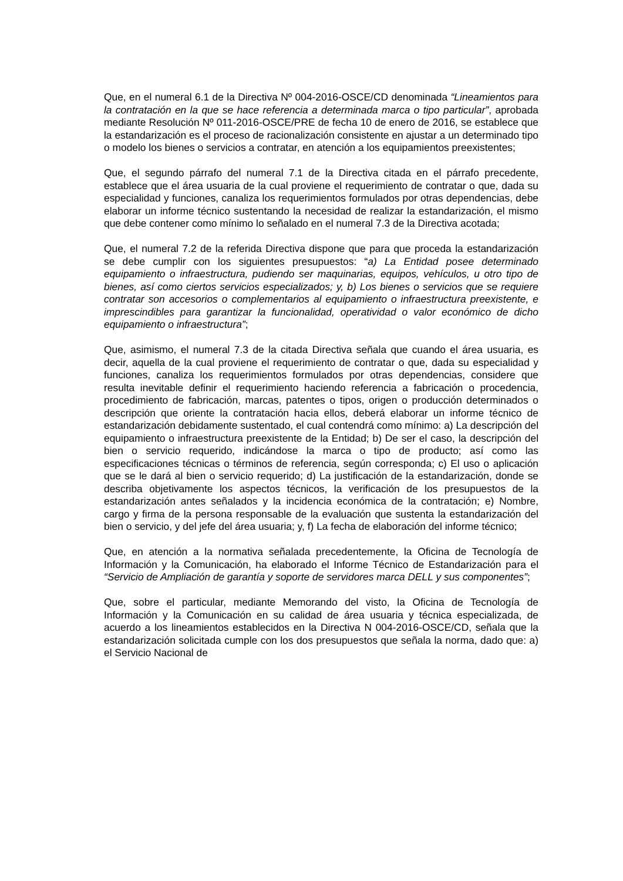Que, en el numeral 6.1 de la Directiva Nº 004-2016-OSCE/CD denominada “Lineamientos para la contratación en la que se hace referencia a determinada marca o tipo particular”, aprobada mediante Resolución Nº 011-2016-OSCE/PRE de fecha 10 de enero de 2016, se establece que la estandarización es el proceso de racionalización consistente en ajustar a un determinado tipo o modelo los bienes o servicios a contratar, en atención a los equipamientos preexistentes;
Que, el segundo párrafo del numeral 7.1 de la Directiva citada en el párrafo precedente, establece que el área usuaria de la cual proviene el requerimiento de contratar o que, dada su especialidad y funciones, canaliza los requerimientos formulados por otras dependencias, debe elaborar un informe técnico sustentando la necesidad de realizar la estandarización, el mismo que debe contener como mínimo lo señalado en el numeral 7.3 de la Directiva acotada;
Que, el numeral 7.2 de la referida Directiva dispone que para que proceda la estandarización se debe cumplir con los siguientes presupuestos: “a) La Entidad posee determinado equipamiento o infraestructura, pudiendo ser maquinarias, equipos, vehículos, u otro tipo de bienes, así como ciertos servicios especializados; y, b) Los bienes o servicios que se requiere contratar son accesorios o complementarios al equipamiento o infraestructura preexistente, e imprescindibles para garantizar la funcionalidad, operatividad o valor económico de dicho equipamiento o infraestructura”;
Que, asimismo, el numeral 7.3 de la citada Directiva señala que cuando el área usuaria, es decir, aquella de la cual proviene el requerimiento de contratar o que, dada su especialidad y funciones, canaliza los requerimientos formulados por otras dependencias, considere que resulta inevitable definir el requerimiento haciendo referencia a fabricación o procedencia, procedimiento de fabricación, marcas, patentes o tipos, origen o producción determinados o descripción que oriente la contratación hacia ellos, deberá elaborar un informe técnico de estandarización debidamente sustentado, el cual contendrá como mínimo: a) La descripción del equipamiento o infraestructura preexistente de la Entidad; b) De ser el caso, la descripción del bien o servicio requerido, indicándose la marca o tipo de producto; así como las especificaciones técnicas o términos de referencia, según corresponda; c) El uso o aplicación que se le dará al bien o servicio requerido; d) La justificación de la estandarización, donde se describa objetivamente los aspectos técnicos, la verificación de los presupuestos de la estandarización antes señalados y la incidencia económica de la contratación; e) Nombre, cargo y firma de la persona responsable de la evaluación que sustenta la estandarización del bien o servicio, y del jefe del área usuaria; y, f) La fecha de elaboración del informe técnico;
Que, en atención a la normativa señalada precedentemente, la Oficina de Tecnología de Información y la Comunicación, ha elaborado el Informe Técnico de Estandarización para el “Servicio de Ampliación de garantía y soporte de servidores marca DELL y sus componentes”;
Que, sobre el particular, mediante Memorando del visto, la Oficina de Tecnología de Información y la Comunicación en su calidad de área usuaria y técnica especializada, de acuerdo a los lineamientos establecidos en la Directiva N 004-2016-OSCE/CD, señala que la estandarización solicitada cumple con los dos presupuestos que señala la norma, dado que: a) el Servicio Nacional de